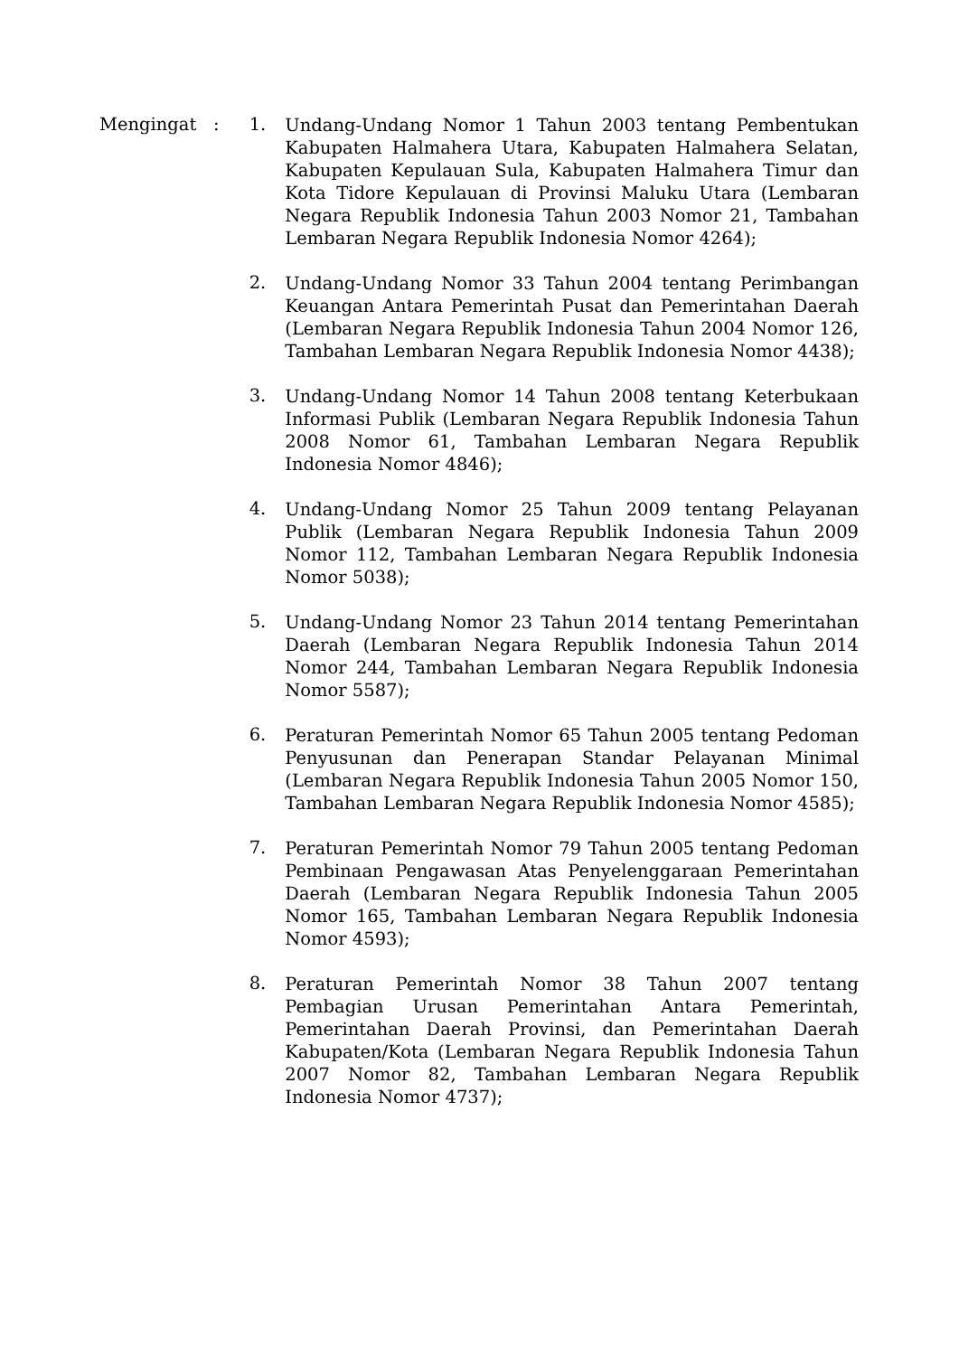Mengingat : 1.
Undang-Undang Nomor 1 Tahun 2003 tentang Pembentukan Kabupaten Halmahera Utara, Kabupaten Halmahera Selatan, Kabupaten Kepulauan Sula, Kabupaten Halmahera Timur dan Kota Tidore Kepulauan di Provinsi Maluku Utara (Lembaran Negara Republik Indonesia Tahun 2003 Nomor 21, Tambahan Lembaran Negara Republik Indonesia Nomor 4264);
2.
Undang-Undang Nomor 33 Tahun 2004 tentang Perimbangan Keuangan Antara Pemerintah Pusat dan Pemerintahan Daerah (Lembaran Negara Republik Indonesia Tahun 2004 Nomor 126, Tambahan Lembaran Negara Republik Indonesia Nomor 4438);
3.
Undang-Undang Nomor 14 Tahun 2008 tentang Keterbukaan Informasi Publik (Lembaran Negara Republik Indonesia Tahun 2008 Nomor 61, Tambahan Lembaran Negara Republik Indonesia Nomor 4846);
4.
Undang-Undang Nomor 25 Tahun 2009 tentang Pelayanan Publik (Lembaran Negara Republik Indonesia Tahun 2009 Nomor 112, Tambahan Lembaran Negara Republik Indonesia Nomor 5038);
5.
Undang-Undang Nomor 23 Tahun 2014 tentang Pemerintahan Daerah (Lembaran Negara Republik Indonesia Tahun 2014 Nomor 244, Tambahan Lembaran Negara Republik Indonesia Nomor 5587);
6.
Peraturan Pemerintah Nomor 65 Tahun 2005 tentang Pedoman Penyusunan dan Penerapan Standar Pelayanan Minimal (Lembaran Negara Republik Indonesia Tahun 2005 Nomor 150, Tambahan Lembaran Negara Republik Indonesia Nomor 4585);
7.
Peraturan Pemerintah Nomor 79 Tahun 2005 tentang Pedoman Pembinaan Pengawasan Atas Penyelenggaraan Pemerintahan Daerah (Lembaran Negara Republik Indonesia Tahun 2005 Nomor 165, Tambahan Lembaran Negara Republik Indonesia Nomor 4593);
8.
Peraturan Pemerintah Nomor 38 Tahun 2007 tentang Pembagian Urusan Pemerintahan Antara Pemerintah, Pemerintahan Daerah Provinsi, dan Pemerintahan Daerah Kabupaten/Kota (Lembaran Negara Republik Indonesia Tahun 2007 Nomor 82, Tambahan Lembaran Negara Republik Indonesia Nomor 4737);